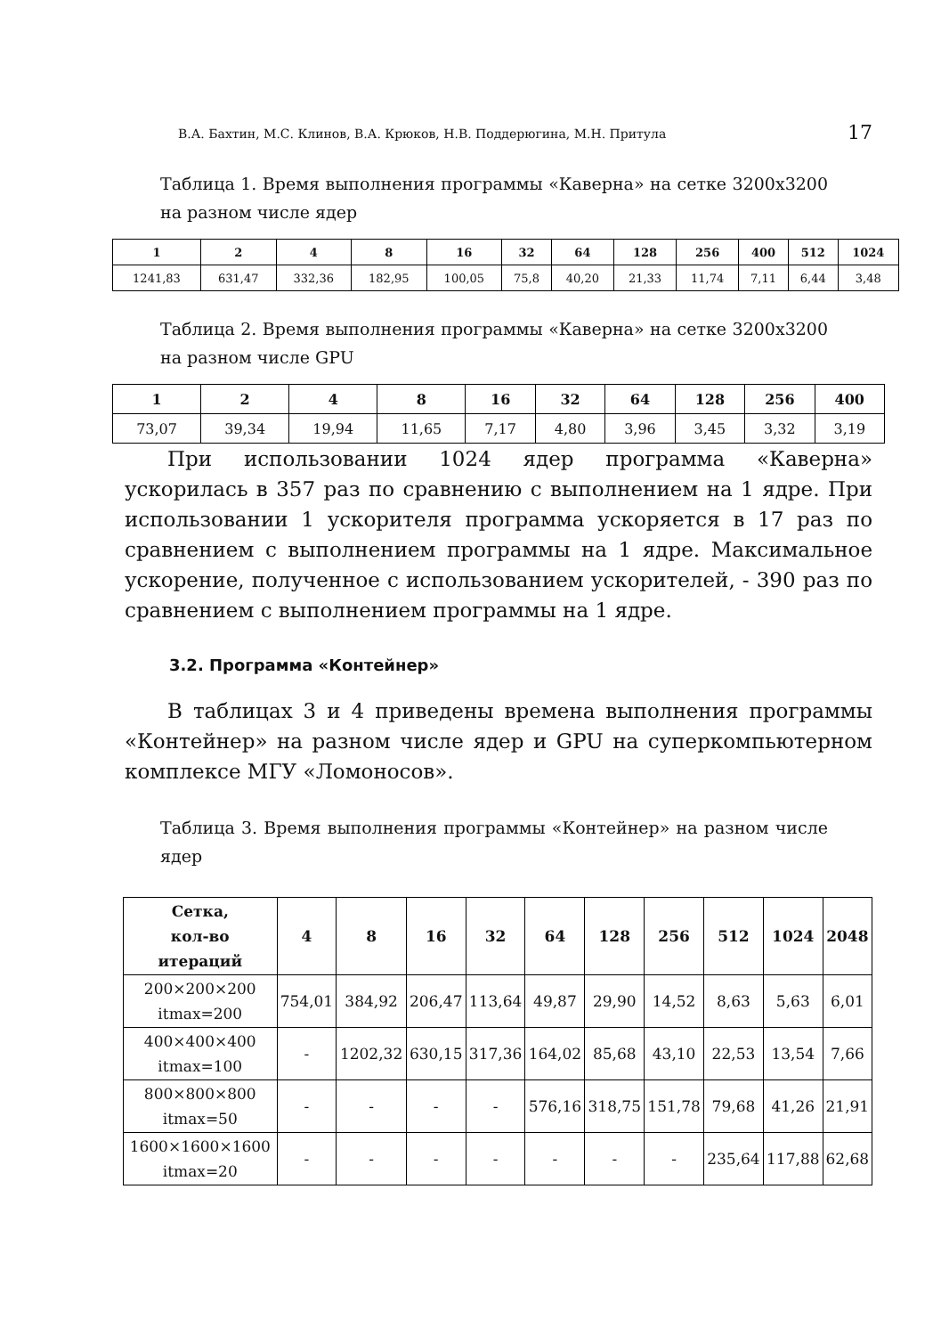В.А. Бахтин, М.С. Клинов, В.А. Крюков, Н.В. Поддерюгина, М.Н. Притула 17
Таблица 1. Время выполнения программы «Каверна» на сетке 3200x3200 на разном числе ядер
| 1 | 2 | 4 | 8 | 16 | 32 | 64 | 128 | 256 | 400 | 512 | 1024 |
| --- | --- | --- | --- | --- | --- | --- | --- | --- | --- | --- | --- |
| 1241,83 | 631,47 | 332,36 | 182,95 | 100,05 | 75,8 | 40,20 | 21,33 | 11,74 | 7,11 | 6,44 | 3,48 |
Таблица 2. Время выполнения программы «Каверна» на сетке 3200x3200 на разном числе GPU
| 1 | 2 | 4 | 8 | 16 | 32 | 64 | 128 | 256 | 400 |
| --- | --- | --- | --- | --- | --- | --- | --- | --- | --- |
| 73,07 | 39,34 | 19,94 | 11,65 | 7,17 | 4,80 | 3,96 | 3,45 | 3,32 | 3,19 |
При использовании 1024 ядер программа «Каверна» ускорилась в 357 раз по сравнению с выполнением на 1 ядре. При использовании 1 ускорителя программа ускоряется в 17 раз по сравнением с выполнением программы на 1 ядре. Максимальное ускорение, полученное с использованием ускорителей, - 390 раз по сравнением с выполнением программы на 1 ядре.
3.2. Программа «Контейнер»
В таблицах 3 и 4 приведены времена выполнения программы «Контейнер» на разном числе ядер и GPU на суперкомпьютерном комплексе МГУ «Ломоносов».
Таблица 3. Время выполнения программы «Контейнер» на разном числе ядер
| Сетка, кол-во итераций | 4 | 8 | 16 | 32 | 64 | 128 | 256 | 512 | 1024 | 2048 |
| --- | --- | --- | --- | --- | --- | --- | --- | --- | --- | --- |
| 200×200×200 itmax=200 | 754,01 | 384,92 | 206,47 | 113,64 | 49,87 | 29,90 | 14,52 | 8,63 | 5,63 | 6,01 |
| 400×400×400 itmax=100 | - | 1202,32 | 630,15 | 317,36 | 164,02 | 85,68 | 43,10 | 22,53 | 13,54 | 7,66 |
| 800×800×800 itmax=50 | - | - | - | - | 576,16 | 318,75 | 151,78 | 79,68 | 41,26 | 21,91 |
| 1600×1600×1600 itmax=20 | - | - | - | - | - | - | - | 235,64 | 117,88 | 62,68 |